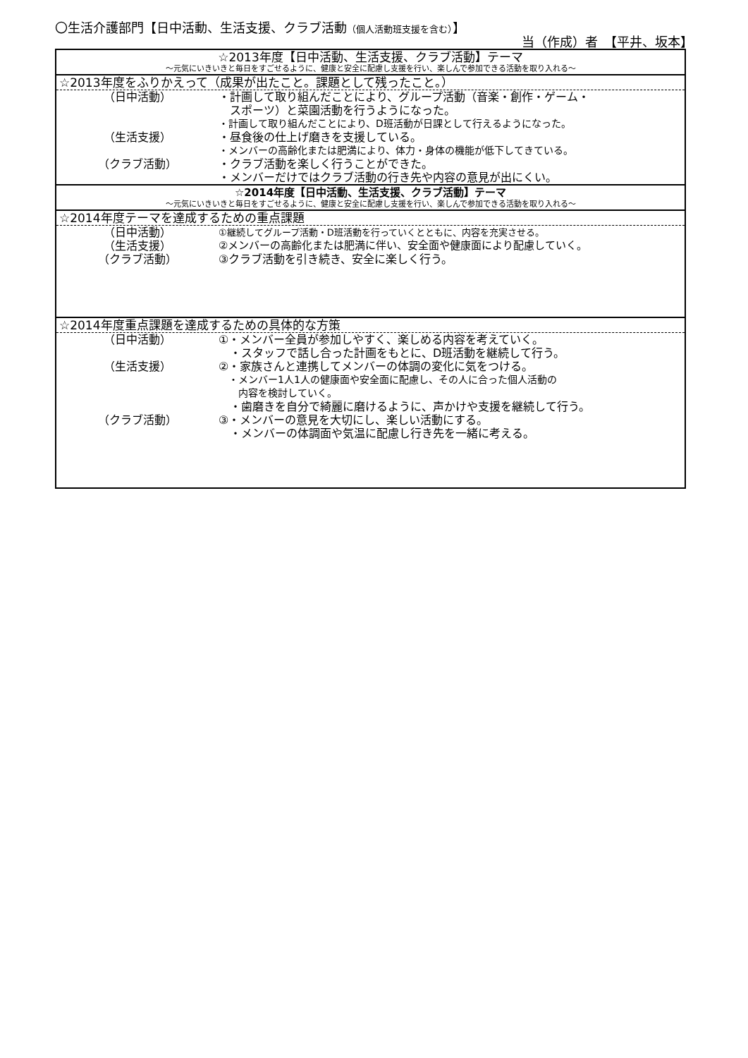〇生活介護部門【日中活動、生活支援、クラブ活動（個人活動班支援を含む）】
当（作成）者　【平井、坂本】
☆2013年度【日中活動、生活支援、クラブ活動】テーマ
～元気にいきいきと毎日をすごせるように、健康と安全に配慮し支援を行い、楽しんで参加できる活動を取り入れる～
☆2013年度をふりかえって（成果が出たこと。課題として残ったこと。）
（日中活動） ・計画して取り組んだことにより、グループ活動（音楽・創作・ゲーム・
　スポーツ）と菜園活動を行うようになった。
・計画して取り組んだことにより、D班活動が日課として行えるようになった。
（生活支援） ・昼食後の仕上げ磨きを支援している。
・メンバーの高齢化または肥満により、体力・身体の機能が低下してきている。
（クラブ活動） ・クラブ活動を楽しく行うことができた。
・メンバーだけではクラブ活動の行き先や内容の意見が出にくい。
☆2014年度【日中活動、生活支援、クラブ活動】テーマ
～元気にいきいきと毎日をすごせるように、健康と安全に配慮し支援を行い、楽しんで参加できる活動を取り入れる～
☆2014年度テーマを達成するための重点課題
（日中活動）
①継続してグループ活動・D班活動を行っていくとともに、内容を充実させる。
（生活支援） ②メンバーの高齢化または肥満に伴い、安全面や健康面により配慮していく。
（クラブ活動） ③クラブ活動を引き続き、安全に楽しく行う。
☆2014年度重点課題を達成するための具体的な方策
（日中活動） ①・メンバー全員が参加しやすく、楽しめる内容を考えていく。
　・スタッフで話し合った計画をもとに、D班活動を継続して行う。
（生活支援） ②・家族さんと連携してメンバーの体調の変化に気をつける。
　・メンバー1人1人の健康面や安全面に配慮し、その人に合った個人活動の
　　内容を検討していく。
　・歯磨きを自分で綺麗に磨けるように、声かけや支援を継続して行う。
（クラブ活動） ③・メンバーの意見を大切にし、楽しい活動にする。
　・メンバーの体調面や気温に配慮し行き先を一緒に考える。